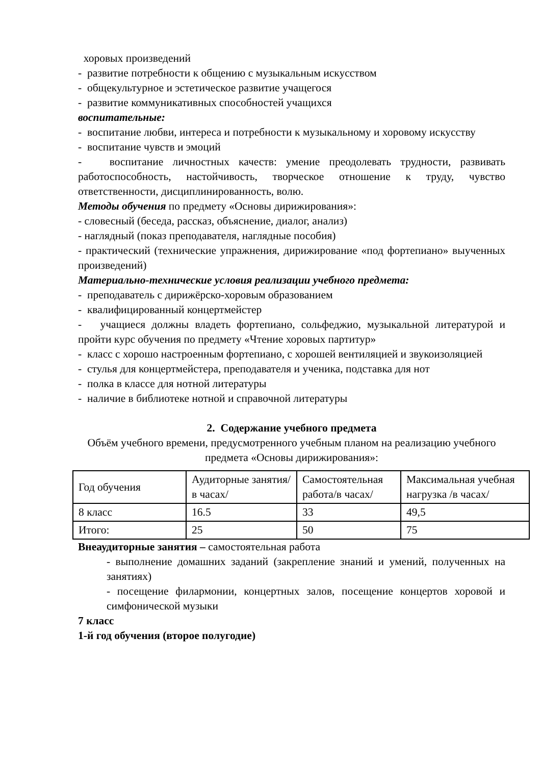хоровых произведений
- развитие потребности к общению с музыкальным искусством
- общекультурное и эстетическое развитие учащегося
- развитие коммуникативных способностей учащихся
воспитательные:
- воспитание любви, интереса и потребности к музыкальному и хоровому искусству
- воспитание чувств и эмоций
- воспитание личностных качеств: умение преодолевать трудности, развивать работоспособность, настойчивость, творческое отношение к труду, чувство ответственности, дисциплинированность, волю.
Методы обучения по предмету «Основы дирижирования»:
- словесный (беседа, рассказ, объяснение, диалог, анализ)
- наглядный (показ преподавателя, наглядные пособия)
- практический (технические упражнения, дирижирование «под фортепиано» выученных произведений)
Материально-технические условия реализации учебного предмета:
- преподаватель с дирижёрско-хоровым образованием
- квалифицированный концертмейстер
- учащиеся должны владеть фортепиано, сольфеджио, музыкальной литературой и пройти курс обучения по предмету «Чтение хоровых партитур»
- класс с хорошо настроенным фортепиано, с хорошей вентиляцией и звукоизоляцией
- стулья для концертмейстера, преподавателя и ученика, подставка для нот
- полка в классе для нотной литературы
- наличие в библиотеке нотной и справочной литературы
2. Содержание учебного предмета
Объём учебного времени, предусмотренного учебным планом на реализацию учебного предмета «Основы дирижирования»:
| Год обучения | Аудиторные занятия/в часах/ | Самостоятельная работа/в часах/ | Максимальная учебная нагрузка /в часах/ |
| 8 класс | 16.5 | 33 | 49,5 |
| Итого: | 25 | 50 | 75 |
Внеаудиторные занятия – самостоятельная работа
- выполнение домашних заданий (закрепление знаний и умений, полученных на занятиях)
- посещение филармонии, концертных залов, посещение концертов хоровой и симфонической музыки
7 класс
1-й год обучения (второе полугодие)